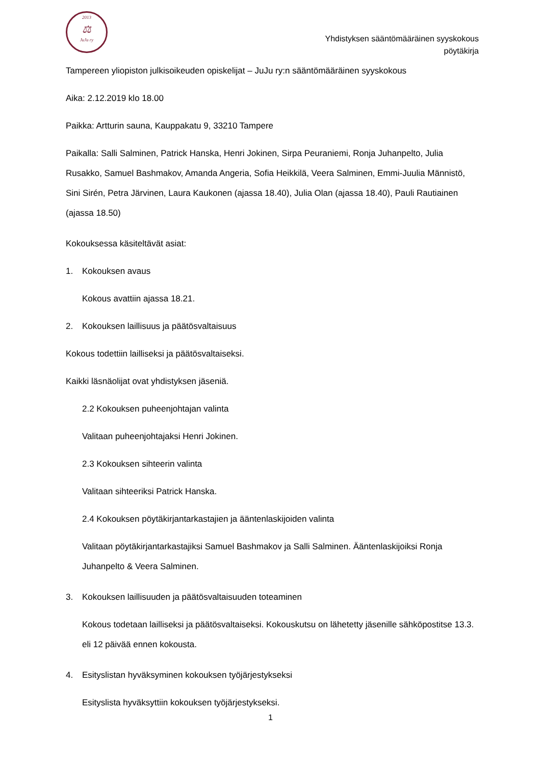2013
⚖
JuJu ry
Yhdistyksen sääntömääräinen syyskokous
pöytäkirja
Tampereen yliopiston julkisoikeuden opiskelijat – JuJu ry:n sääntömääräinen syyskokous
Aika: 2.12.2019 klo 18.00
Paikka: Artturin sauna, Kauppakatu 9, 33210 Tampere
Paikalla: Salli Salminen, Patrick Hanska, Henri Jokinen, Sirpa Peuraniemi, Ronja Juhanpelto, Julia Rusakko, Samuel Bashmakov, Amanda Angeria, Sofia Heikkilä, Veera Salminen, Emmi-Juulia Männistö, Sini Sirén, Petra Järvinen, Laura Kaukonen (ajassa 18.40), Julia Olan (ajassa 18.40), Pauli Rautiainen (ajassa 18.50)
Kokouksessa käsiteltävät asiat:
1. Kokouksen avaus
Kokous avattiin ajassa 18.21.
2. Kokouksen laillisuus ja päätösvaltaisuus
Kokous todettiin lailliseksi ja päätösvaltaiseksi.
Kaikki läsnäolijat ovat yhdistyksen jäseniä.
2.2 Kokouksen puheenjohtajan valinta
Valitaan puheenjohtajaksi Henri Jokinen.
2.3 Kokouksen sihteerin valinta
Valitaan sihteeriksi Patrick Hanska.
2.4 Kokouksen pöytäkirjantarkastajien ja ääntenlaskijoiden valinta
Valitaan pöytäkirjantarkastajiksi Samuel Bashmakov ja Salli Salminen. Ääntenlaskijoiksi Ronja Juhanpelto & Veera Salminen.
3. Kokouksen laillisuuden ja päätösvaltaisuuden toteaminen
Kokous todetaan lailliseksi ja päätösvaltaiseksi. Kokouskutsu on lähetetty jäsenille sähköpostitse 13.3. eli 12 päivää ennen kokousta.
4. Esityslistan hyväksyminen kokouksen työjärjestykseksi
Esityslista hyväksyttiin kokouksen työjärjestykseksi.
1